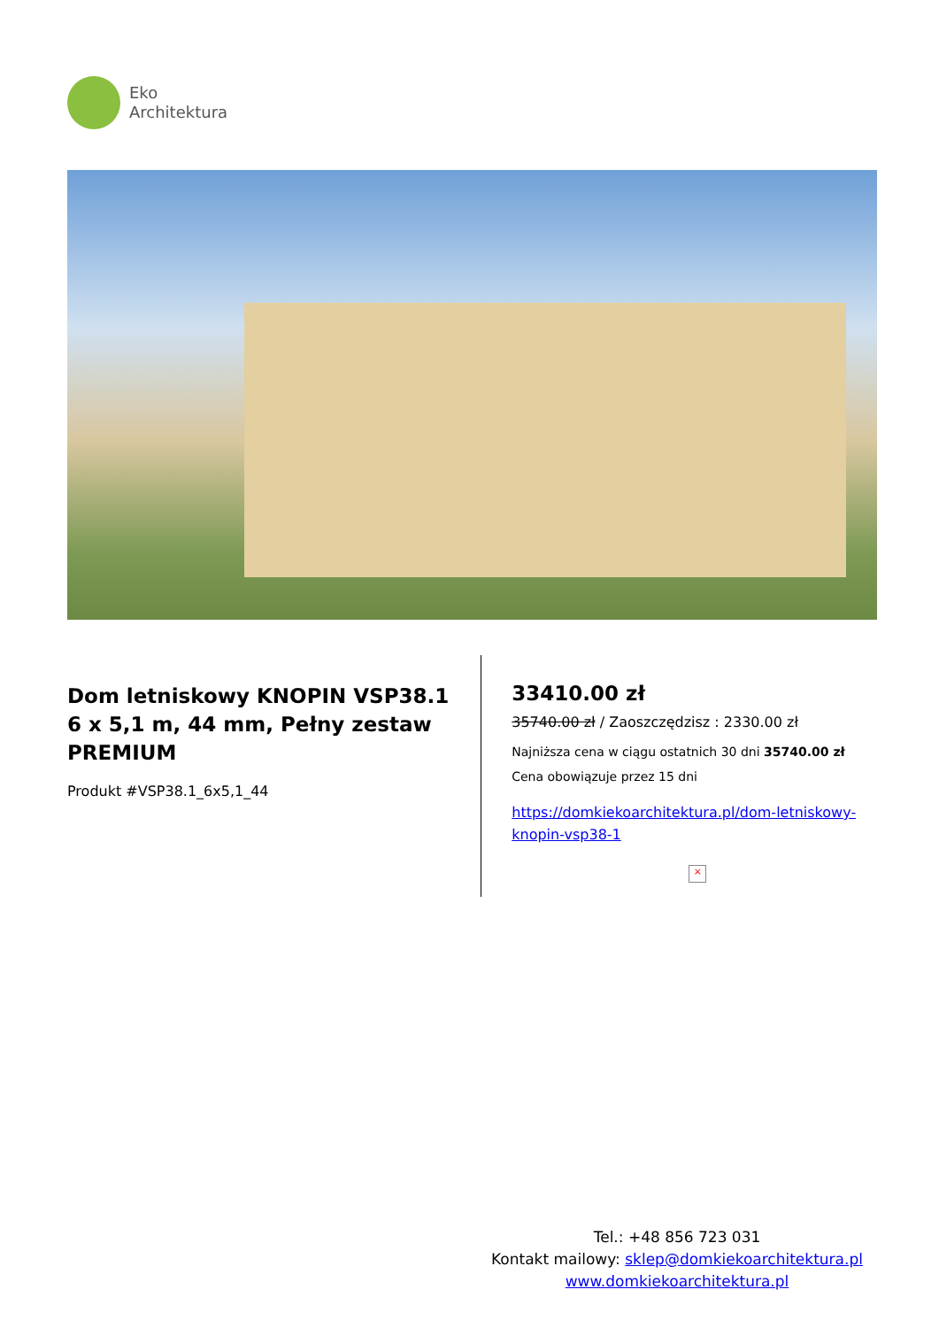Eko
Architektura
Dom letniskowy KNOPIN VSP38.1
6 x 5,1 m, 44 mm, Pełny zestaw PREMIUM
Produkt #VSP38.1_6x5,1_44
33410.00 zł
35740.00 zł / Zaoszczędzisz : 2330.00 zł
Najniższa cena w ciągu ostatnich 30 dni 35740.00 zł
Cena obowiązuje przez 15 dni
https://domkiekoarchitektura.pl/dom-letniskowy-knopin-vsp38-1
×
Tel.: +48 856 723 031
Kontakt mailowy: sklep@domkiekoarchitektura.pl
www.domkiekoarchitektura.pl